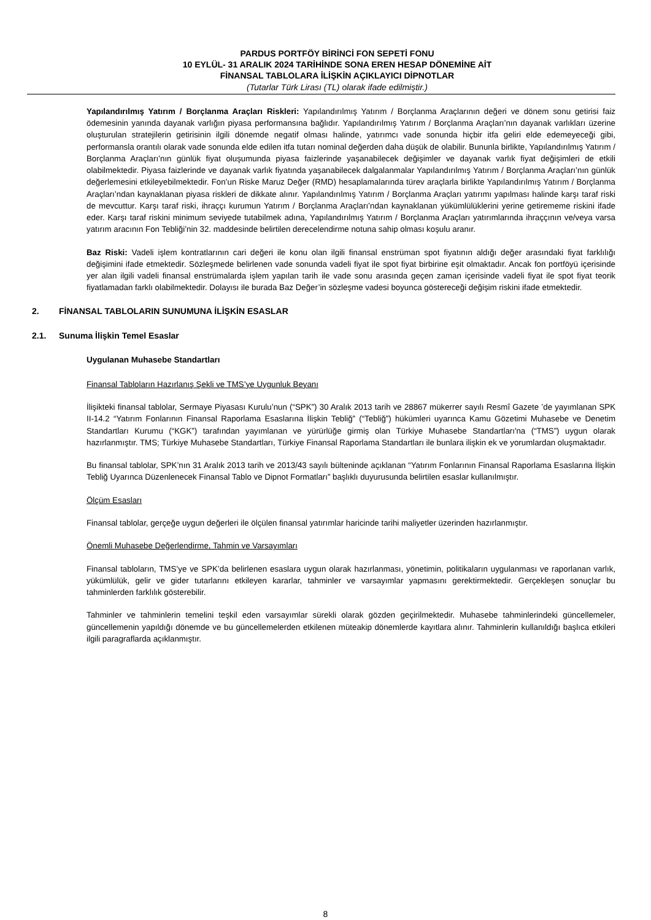PARDUS PORTFÖY BİRİNCİ FON SEPETİ FONU
10 EYLÜL- 31 ARALIK 2024 TARİHİNDE SONA EREN HESAP DÖNEMİNE AİT
FİNANSAL TABLOLARA İLİŞKİN AÇIKLAYICI DİPNOTLAR
(Tutarlar Türk Lirası (TL) olarak ifade edilmiştir.)
Yapılandırılmış Yatırım / Borçlanma Araçları Riskleri: Yapılandırılmış Yatırım / Borçlanma Araçlarının değeri ve dönem sonu getirisi faiz ödemesinin yanında dayanak varlığın piyasa performansına bağlıdır. Yapılandırılmış Yatırım / Borçlanma Araçları’nın dayanak varlıkları üzerine oluşturulan stratejilerin getirisinin ilgili dönemde negatif olması halinde, yatırımcı vade sonunda hiçbir itfa geliri elde edemeyeceği gibi, performansla orantılı olarak vade sonunda elde edilen itfa tutarı nominal değerden daha düşük de olabilir. Bununla birlikte, Yapılandırılmış Yatırım / Borçlanma Araçları’nın günlük fiyat oluşumunda piyasa faizlerinde yaşanabilecek değişimler ve dayanak varlık fiyat değişimleri de etkili olabilmektedir. Piyasa faizlerinde ve dayanak varlık fiyatında yaşanabilecek dalgalanmalar Yapılandırılmış Yatırım / Borçlanma Araçları’nın günlük değerlemesini etkileyebilmektedir. Fon’un Riske Maruz Değer (RMD) hesaplamalarında türev araçlarla birlikte Yapılandırılmış Yatırım / Borçlanma Araçları’ndan kaynaklanan piyasa riskleri de dikkate alınır. Yapılandırılmış Yatırım / Borçlanma Araçları yatırımı yapılması halinde karşı taraf riski de mevcuttur. Karşı taraf riski, ihraççı kurumun Yatırım / Borçlanma Araçları’ndan kaynaklanan yükümlülüklerini yerine getirememe riskini ifade eder. Karşı taraf riskini minimum seviyede tutabilmek adına, Yapılandırılmış Yatırım / Borçlanma Araçları yatırımlarında ihraççının ve/veya varsa yatırım aracının Fon Tebliği’nin 32. maddesinde belirtilen derecelendirme notuna sahip olması koşulu aranır.
Baz Riski: Vadeli işlem kontratlarının cari değeri ile konu olan ilgili finansal enstrüman spot fiyatının aldığı değer arasındaki fiyat farklılığı değişimini ifade etmektedir. Sözleşmede belirlenen vade sonunda vadeli fiyat ile spot fiyat birbirine eşit olmaktadır. Ancak fon portföyü içerisinde yer alan ilgili vadeli finansal enstrümalarda işlem yapılan tarih ile vade sonu arasında geçen zaman içerisinde vadeli fiyat ile spot fiyat teorik fiyatlamadan farklı olabilmektedir. Dolayısı ile burada Baz Değer’in sözleşme vadesi boyunca göstereceği değişim riskini ifade etmektedir.
2. FİNANSAL TABLOLARIN SUNUMUNA İLİŞKİN ESASLAR
2.1. Sunuma İlişkin Temel Esaslar
Uygulanan Muhasebe Standartları
Finansal Tabloların Hazırlanış Şekli ve TMS’ye Uygunluk Beyanı
İlişikteki finansal tablolar, Sermaye Piyasası Kurulu’nun (“SPK”) 30 Aralık 2013 tarih ve 28867 mükerrer sayılı Resmî Gazete ’de yayımlanan SPK II-14.2 “Yatırım Fonlarının Finansal Raporlama Esaslarına İlişkin Tebliğ” (“Tebliğ”) hükümleri uyarınca Kamu Gözetimi Muhasebe ve Denetim Standartları Kurumu (“KGK”) tarafından yayımlanan ve yürürlüğe girmiş olan Türkiye Muhasebe Standartları'na (“TMS”) uygun olarak hazırlanmıştır. TMS; Türkiye Muhasebe Standartları, Türkiye Finansal Raporlama Standartları ile bunlara ilişkin ek ve yorumlardan oluşmaktadır.
Bu finansal tablolar, SPK’nın 31 Aralık 2013 tarih ve 2013/43 sayılı bülteninde açıklanan “Yatırım Fonlarının Finansal Raporlama Esaslarına İlişkin Tebliğ Uyarınca Düzenlenecek Finansal Tablo ve Dipnot Formatları” başlıklı duyurusunda belirtilen esaslar kullanılmıştır.
Ölçüm Esasları
Finansal tablolar, gerçeğe uygun değerleri ile ölçülen finansal yatırımlar haricinde tarihi maliyetler üzerinden hazırlanmıştır.
Önemli Muhasebe Değerlendirme, Tahmin ve Varsayımları
Finansal tabloların, TMS’ye ve SPK’da belirlenen esaslara uygun olarak hazırlanması, yönetimin, politikaların uygulanması ve raporlanan varlık, yükümlülük, gelir ve gider tutarlarını etkileyen kararlar, tahminler ve varsayımlar yapmasını gerektirmektedir. Gerçekleşen sonuçlar bu tahminlerden farklılık gösterebilir.
Tahminler ve tahminlerin temelini teşkil eden varsayımlar sürekli olarak gözden geçirilmektedir. Muhasebe tahminlerindeki güncellemeler, güncellemenin yapıldığı dönemde ve bu güncellemelerden etkilenen müteakip dönemlerde kayıtlara alınır. Tahminlerin kullanıldığı başlıca etkileri ilgili paragraflarda açıklanmıştır.
8